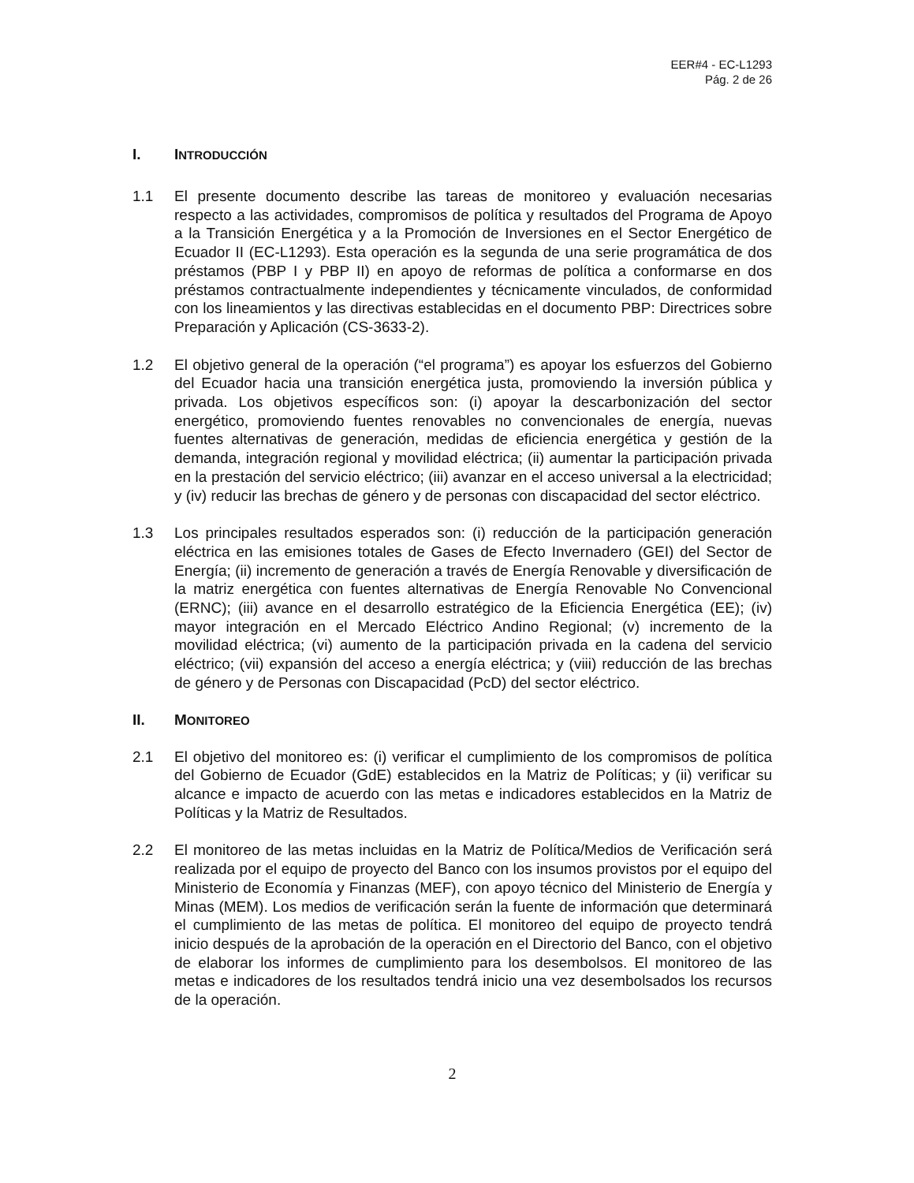EER#4 - EC-L1293
Pág. 2 de 26
I. INTRODUCCIÓN
1.1 El presente documento describe las tareas de monitoreo y evaluación necesarias respecto a las actividades, compromisos de política y resultados del Programa de Apoyo a la Transición Energética y a la Promoción de Inversiones en el Sector Energético de Ecuador II (EC-L1293). Esta operación es la segunda de una serie programática de dos préstamos (PBP I y PBP II) en apoyo de reformas de política a conformarse en dos préstamos contractualmente independientes y técnicamente vinculados, de conformidad con los lineamientos y las directivas establecidas en el documento PBP: Directrices sobre Preparación y Aplicación (CS-3633-2).
1.2 El objetivo general de la operación (“el programa”) es apoyar los esfuerzos del Gobierno del Ecuador hacia una transición energética justa, promoviendo la inversión pública y privada. Los objetivos específicos son: (i) apoyar la descarbonización del sector energético, promoviendo fuentes renovables no convencionales de energía, nuevas fuentes alternativas de generación, medidas de eficiencia energética y gestión de la demanda, integración regional y movilidad eléctrica; (ii) aumentar la participación privada en la prestación del servicio eléctrico; (iii) avanzar en el acceso universal a la electricidad; y (iv) reducir las brechas de género y de personas con discapacidad del sector eléctrico.
1.3 Los principales resultados esperados son: (i) reducción de la participación generación eléctrica en las emisiones totales de Gases de Efecto Invernadero (GEI) del Sector de Energía; (ii) incremento de generación a través de Energía Renovable y diversificación de la matriz energética con fuentes alternativas de Energía Renovable No Convencional (ERNC); (iii) avance en el desarrollo estratégico de la Eficiencia Energética (EE); (iv) mayor integración en el Mercado Eléctrico Andino Regional; (v) incremento de la movilidad eléctrica; (vi) aumento de la participación privada en la cadena del servicio eléctrico; (vii) expansión del acceso a energía eléctrica; y (viii) reducción de las brechas de género y de Personas con Discapacidad (PcD) del sector eléctrico.
II. MONITOREO
2.1 El objetivo del monitoreo es: (i) verificar el cumplimiento de los compromisos de política del Gobierno de Ecuador (GdE) establecidos en la Matriz de Políticas; y (ii) verificar su alcance e impacto de acuerdo con las metas e indicadores establecidos en la Matriz de Políticas y la Matriz de Resultados.
2.2 El monitoreo de las metas incluidas en la Matriz de Política/Medios de Verificación será realizada por el equipo de proyecto del Banco con los insumos provistos por el equipo del Ministerio de Economía y Finanzas (MEF), con apoyo técnico del Ministerio de Energía y Minas (MEM). Los medios de verificación serán la fuente de información que determinará el cumplimiento de las metas de política. El monitoreo del equipo de proyecto tendrá inicio después de la aprobación de la operación en el Directorio del Banco, con el objetivo de elaborar los informes de cumplimiento para los desembolsos. El monitoreo de las metas e indicadores de los resultados tendrá inicio una vez desembolsados los recursos de la operación.
2